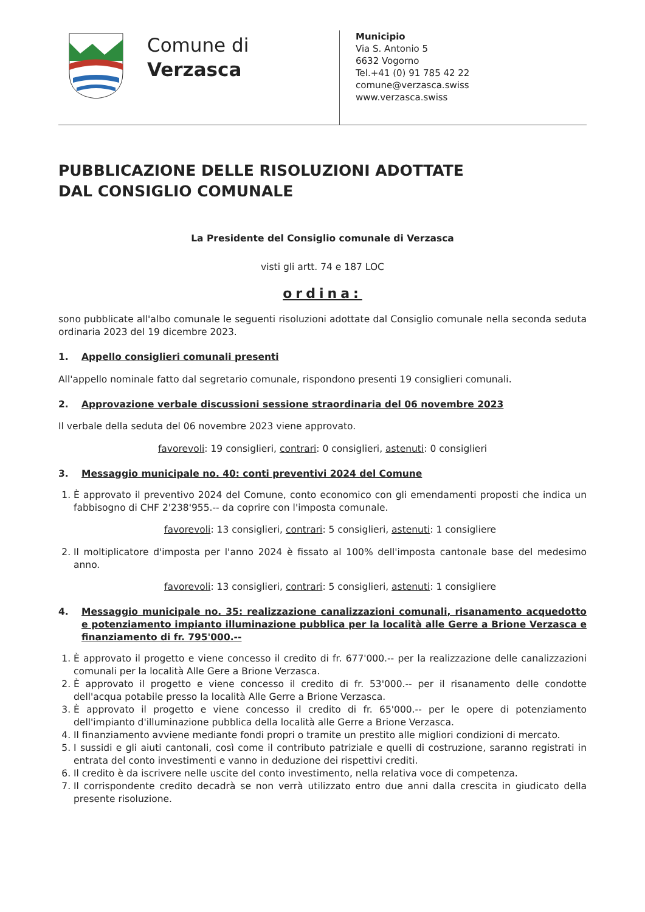Comune di
Verzasca
Municipio
Via S. Antonio 5
6632 Vogorno
Tel.+41 (0) 91 785 42 22
comune@verzasca.swiss
www.verzasca.swiss
PUBBLICAZIONE DELLE RISOLUZIONI ADOTTATE
DAL CONSIGLIO COMUNALE
La Presidente del Consiglio comunale di Verzasca
visti gli artt. 74 e 187 LOC
ordina:
sono pubblicate all'albo comunale le seguenti risoluzioni adottate dal Consiglio comunale nella seconda seduta ordinaria 2023 del 19 dicembre 2023.
1. Appello consiglieri comunali presenti
All'appello nominale fatto dal segretario comunale, rispondono presenti 19 consiglieri comunali.
2. Approvazione verbale discussioni sessione straordinaria del 06 novembre 2023
Il verbale della seduta del 06 novembre 2023 viene approvato.
favorevoli: 19 consiglieri, contrari: 0 consiglieri, astenuti: 0 consiglieri
3. Messaggio municipale no. 40: conti preventivi 2024 del Comune
1. È approvato il preventivo 2024 del Comune, conto economico con gli emendamenti proposti che indica un fabbisogno di CHF 2'238'955.-- da coprire con l'imposta comunale.
favorevoli: 13 consiglieri, contrari: 5 consiglieri, astenuti: 1 consigliere
2. Il moltiplicatore d'imposta per l'anno 2024 è fissato al 100% dell'imposta cantonale base del medesimo anno.
favorevoli: 13 consiglieri, contrari: 5 consiglieri, astenuti: 1 consigliere
4. Messaggio municipale no. 35: realizzazione canalizzazioni comunali, risanamento acquedotto e potenziamento impianto illuminazione pubblica per la località alle Gerre a Brione Verzasca e finanziamento di fr. 795'000.--
1. È approvato il progetto e viene concesso il credito di fr. 677'000.-- per la realizzazione delle canalizzazioni comunali per la località Alle Gere a Brione Verzasca.
2. È approvato il progetto e viene concesso il credito di fr. 53'000.-- per il risanamento delle condotte dell'acqua potabile presso la località Alle Gerre a Brione Verzasca.
3. È approvato il progetto e viene concesso il credito di fr. 65'000.-- per le opere di potenziamento dell'impianto d'illuminazione pubblica della località alle Gerre a Brione Verzasca.
4. Il finanziamento avviene mediante fondi propri o tramite un prestito alle migliori condizioni di mercato.
5. I sussidi e gli aiuti cantonali, così come il contributo patriziale e quelli di costruzione, saranno registrati in entrata del conto investimenti e vanno in deduzione dei rispettivi crediti.
6. Il credito è da iscrivere nelle uscite del conto investimento, nella relativa voce di competenza.
7. Il corrispondente credito decadrà se non verrà utilizzato entro due anni dalla crescita in giudicato della presente risoluzione.